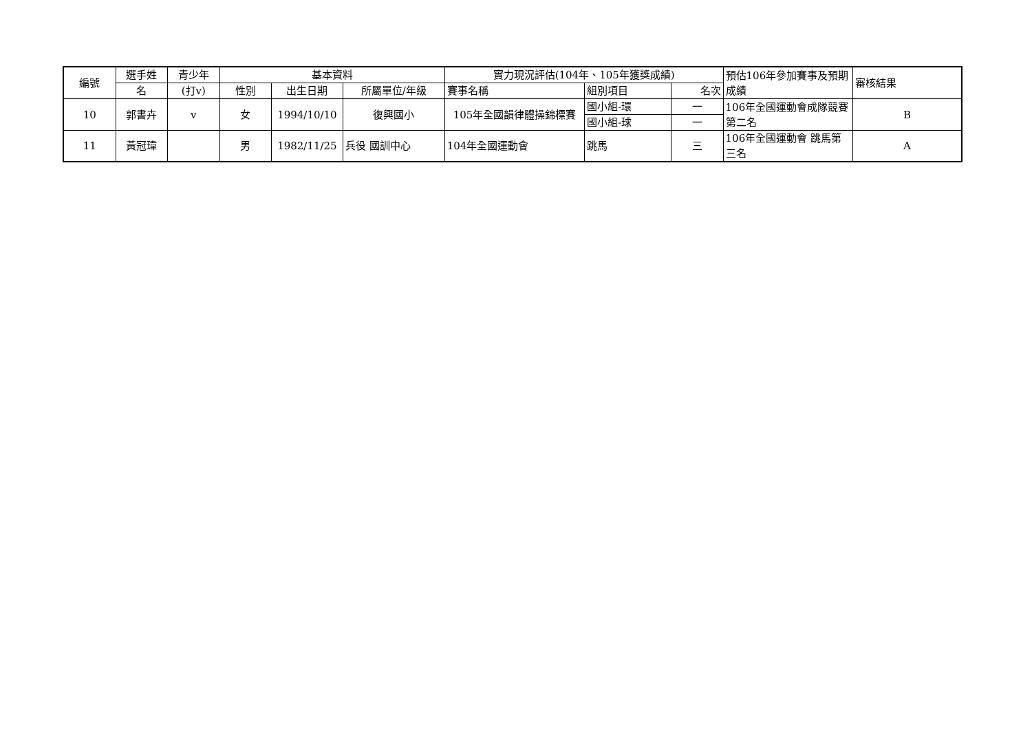| 編號 | 選手姓 | 青少年 | 基本資料 | | | 實力現況評估(104年、105年獲獎成績) | | | 預估106年參加賽事及預期成績 | 審核結果 |
| --- | --- | --- | --- | --- | --- | --- | --- | --- | --- | --- |
| | 名 | (打v) | 性別 | 出生日期 | 所屬單位/年級 | 賽事名稱 | 組別項目 | 名次 | | |
| 10 | 郭書卉 | v | 女 | 1994/10/10 | 復興國小 | 105年全國韻律體操錦標賽 | 國小組-環 | 一 | 106年全國運動會成隊競賽第二名 | B |
| | | | | | | | 國小組-球 | 一 | | |
| 11 | 黃冠瑋 | | 男 | 1982/11/25 | 兵役 國訓中心 | 104年全國運動會 | 跳馬 | 三 | 106年全國運動會 跳馬第三名 | A |